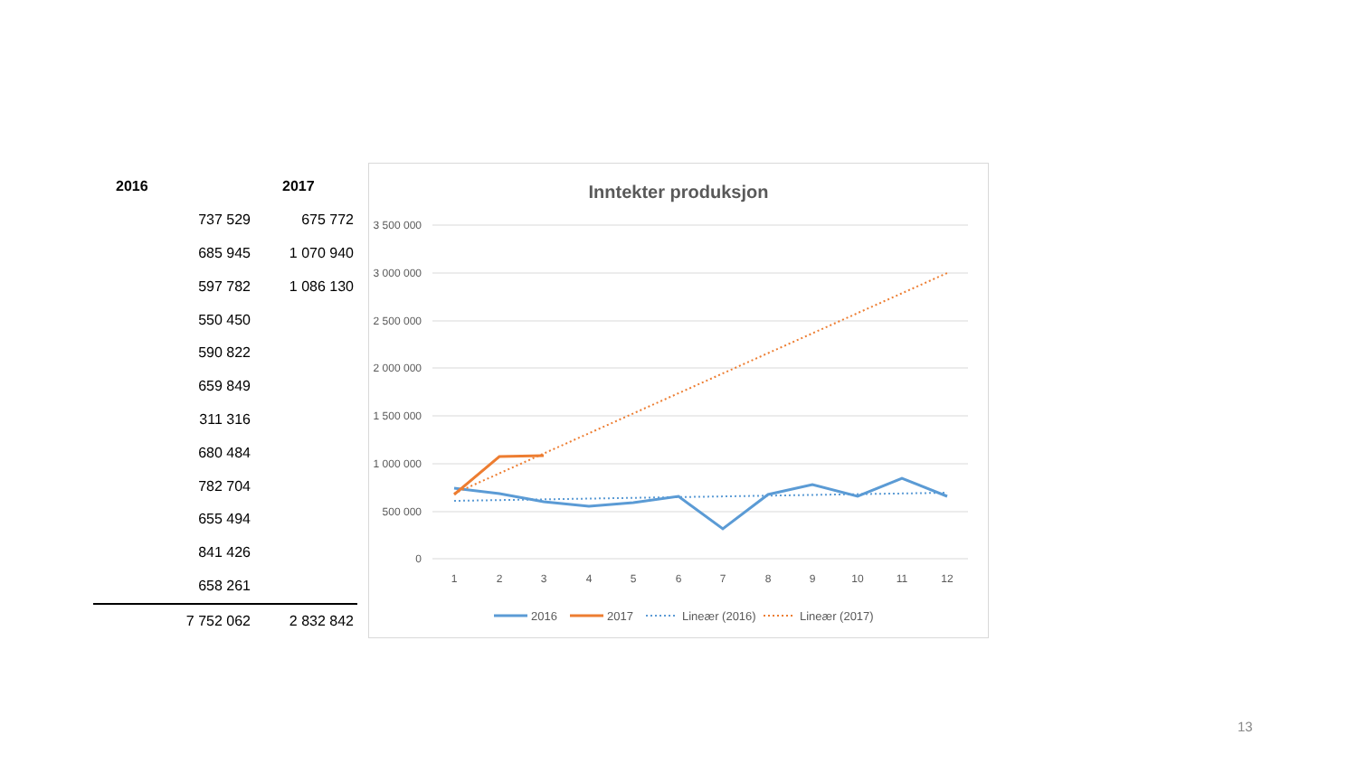| 2016 | 2017 |
| --- | --- |
| 737 529 | 675 772 |
| 685 945 | 1 070 940 |
| 597 782 | 1 086 130 |
| 550 450 | |
| 590 822 | |
| 659 849 | |
| 311 316 | |
| 680 484 | |
| 782 704 | |
| 655 494 | |
| 841 426 | |
| 658 261 | |
| 7 752 062 | 2 832 842 |
Inntekter produksjon
3 500 000
3 000 000
2 500 000
2 000 000
1 500 000
1 000 000
500 000
0
1
2
3
4
5
6
7
8
9
10
11
12
2016
2017
Lineær (2016)
Lineær (2017)
13